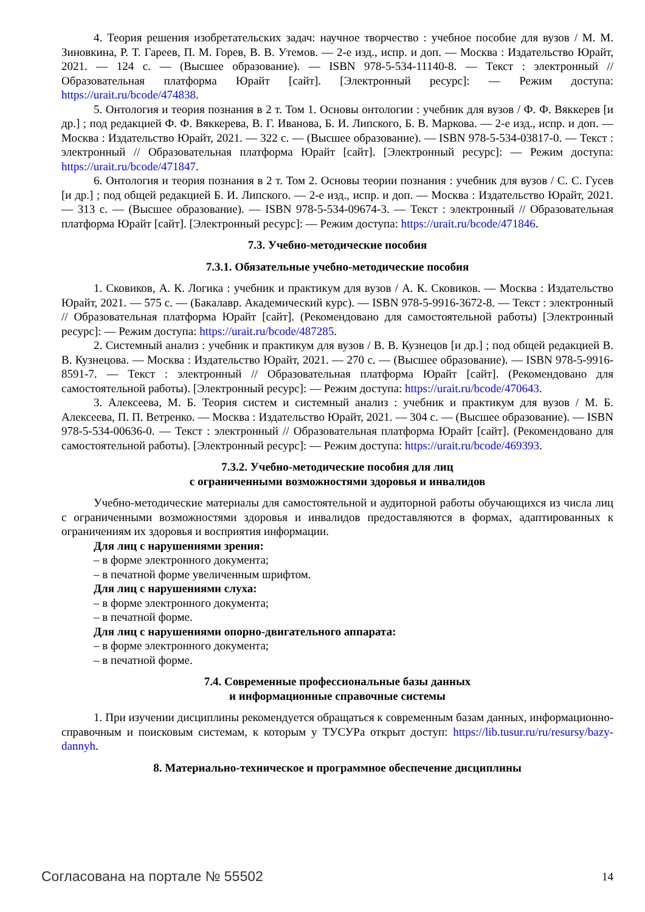4. Теория решения изобретательских задач: научное творчество : учебное пособие для вузов / М. М. Зиновкина, Р. Т. Гареев, П. М. Горев, В. В. Утемов. — 2-е изд., испр. и доп. — Москва : Издательство Юрайт, 2021. — 124 с. — (Высшее образование). — ISBN 978-5-534-11140-8. — Текст : электронный // Образовательная платформа Юрайт [сайт]. [Электронный ресурс]: — Режим доступа: https://urait.ru/bcode/474838.
5. Онтология и теория познания в 2 т. Том 1. Основы онтологии : учебник для вузов / Ф. Ф. Вяккерев [и др.] ; под редакцией Ф. Ф. Вяккерева, В. Г. Иванова, Б. И. Липского, Б. В. Маркова. — 2-е изд., испр. и доп. — Москва : Издательство Юрайт, 2021. — 322 с. — (Высшее образование). — ISBN 978-5-534-03817-0. — Текст : электронный // Образовательная платформа Юрайт [сайт]. [Электронный ресурс]: — Режим доступа: https://urait.ru/bcode/471847.
6. Онтология и теория познания в 2 т. Том 2. Основы теории познания : учебник для вузов / С. С. Гусев [и др.] ; под общей редакцией Б. И. Липского. — 2-е изд., испр. и доп. — Москва : Издательство Юрайт, 2021. — 313 с. — (Высшее образование). — ISBN 978-5-534-09674-3. — Текст : электронный // Образовательная платформа Юрайт [сайт]. [Электронный ресурс]: — Режим доступа: https://urait.ru/bcode/471846.
7.3. Учебно-методические пособия
7.3.1. Обязательные учебно-методические пособия
1. Сковиков, А. К. Логика : учебник и практикум для вузов / А. К. Сковиков. — Москва : Издательство Юрайт, 2021. — 575 с. — (Бакалавр. Академический курс). — ISBN 978-5-9916-3672-8. — Текст : электронный // Образовательная платформа Юрайт [сайт]. (Рекомендовано для самостоятельной работы) [Электронный ресурс]: — Режим доступа: https://urait.ru/bcode/487285.
2. Системный анализ : учебник и практикум для вузов / В. В. Кузнецов [и др.] ; под общей редакцией В. В. Кузнецова. — Москва : Издательство Юрайт, 2021. — 270 с. — (Высшее образование). — ISBN 978-5-9916-8591-7. — Текст : электронный // Образовательная платформа Юрайт [сайт]. (Рекомендовано для самостоятельной работы). [Электронный ресурс]: — Режим доступа: https://urait.ru/bcode/470643.
3. Алексеева, М. Б. Теория систем и системный анализ : учебник и практикум для вузов / М. Б. Алексеева, П. П. Ветренко. — Москва : Издательство Юрайт, 2021. — 304 с. — (Высшее образование). — ISBN 978-5-534-00636-0. — Текст : электронный // Образовательная платформа Юрайт [сайт]. (Рекомендовано для самостоятельной работы). [Электронный ресурс]: — Режим доступа: https://urait.ru/bcode/469393.
7.3.2. Учебно-методические пособия для лиц
с ограниченными возможностями здоровья и инвалидов
Учебно-методические материалы для самостоятельной и аудиторной работы обучающихся из числа лиц с ограниченными возможностями здоровья и инвалидов предоставляются в формах, адаптированных к ограничениям их здоровья и восприятия информации.
Для лиц с нарушениями зрения:
– в форме электронного документа;
– в печатной форме увеличенным шрифтом.
Для лиц с нарушениями слуха:
– в форме электронного документа;
– в печатной форме.
Для лиц с нарушениями опорно-двигательного аппарата:
– в форме электронного документа;
– в печатной форме.
7.4. Современные профессиональные базы данных
и информационные справочные системы
1. При изучении дисциплины рекомендуется обращаться к современным базам данных, информационно-справочным и поисковым системам, к которым у ТУСУРа открыт доступ: https://lib.tusur.ru/ru/resursy/bazy-dannyh.
8. Материально-техническое и программное обеспечение дисциплины
Согласована на портале № 55502 14